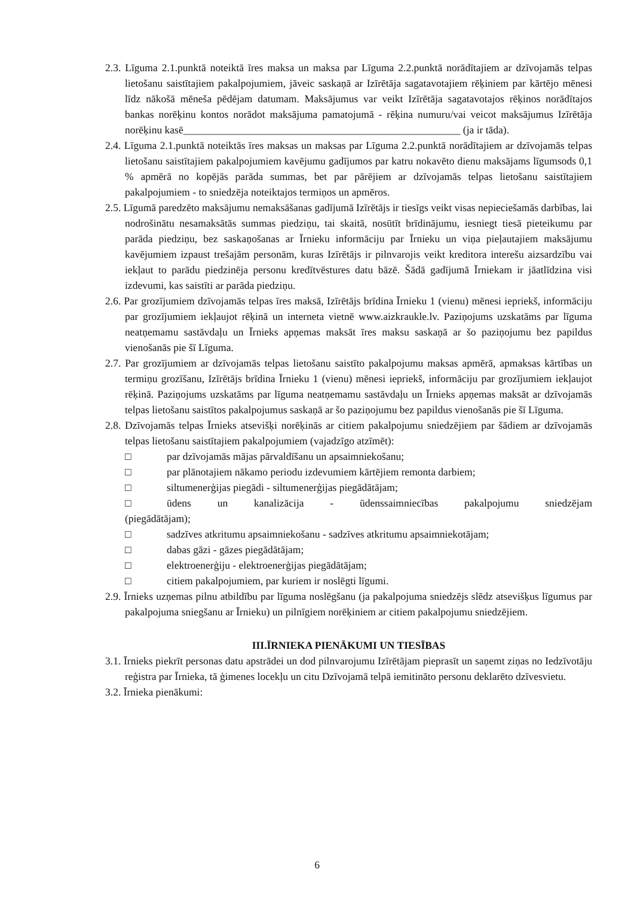2.3. Līguma 2.1.punktā noteiktā īres maksa un maksa par Līguma 2.2.punktā norādītajiem ar dzīvojamās telpas lietošanu saistītajiem pakalpojumiem, jāveic saskaņā ar Izīrētāja sagatavotajiem rēķiniem par kārtējo mēnesi līdz nākošā mēneša pēdējam datumam. Maksājumus var veikt Izīrētāja sagatavotajos rēķinos norādītajos bankas norēķinu kontos norādot maksājuma pamatojumā - rēķina numuru/vai veicot maksājumus Izīrētāja norēķinu kasē_____________________________________________________ (ja ir tāda).
2.4. Līguma 2.1.punktā noteiktās īres maksas un maksas par Līguma 2.2.punktā norādītajiem ar dzīvojamās telpas lietošanu saistītajiem pakalpojumiem kavējumu gadījumos par katru nokavēto dienu maksājams līgumsods 0,1 % apmērā no kopējās parāda summas, bet par pārējiem ar dzīvojamās telpas lietošanu saistītajiem pakalpojumiem - to sniedzēja noteiktajos termiņos un apmēros.
2.5. Līgumā paredzēto maksājumu nemaksāšanas gadījumā Izīrētājs ir tiesīgs veikt visas nepieciešamās darbības, lai nodrošinātu nesamaksātās summas piedziņu, tai skaitā, nosūtīt brīdinājumu, iesniegt tiesā pieteikumu par parāda piedziņu, bez saskaņošanas ar Īrnieku informāciju par Īrnieku un viņa pieļautajiem maksājumu kavējumiem izpaust trešajām personām, kuras Izīrētājs ir pilnvarojis veikt kreditora interešu aizsardzību vai iekļaut to parādu piedzinēja personu kredītvēstures datu bāzē. Šādā gadījumā Īrniekam ir jāatlīdzina visi izdevumi, kas saistīti ar parāda piedziņu.
2.6. Par grozījumiem dzīvojamās telpas īres maksā, Izīrētājs brīdina Īrnieku 1 (vienu) mēnesi iepriekš, informāciju par grozījumiem iekļaujot rēķinā un interneta vietnē www.aizkraukle.lv. Paziņojums uzskatāms par līguma neatņemamu sastāvdaļu un Īrnieks apņemas maksāt īres maksu saskaņā ar šo paziņojumu bez papildus vienošanās pie šī Līguma.
2.7. Par grozījumiem ar dzīvojamās telpas lietošanu saistīto pakalpojumu maksas apmērā, apmaksas kārtības un termiņu grozīšanu, Izīrētājs brīdina Īrnieku 1 (vienu) mēnesi iepriekš, informāciju par grozījumiem iekļaujot rēķinā. Paziņojums uzskatāms par līguma neatņemamu sastāvdaļu un Īrnieks apņemas maksāt ar dzīvojamās telpas lietošanu saistītos pakalpojumus saskaņā ar šo paziņojumu bez papildus vienošanās pie šī Līguma.
2.8. Dzīvojamās telpas Īrnieks atsevišķi norēķinās ar citiem pakalpojumu sniedzējiem par šādiem ar dzīvojamās telpas lietošanu saistītajiem pakalpojumiem (vajadzīgo atzīmēt):
□ par dzīvojamās mājas pārvaldīšanu un apsaimniekošanu;
□ par plānotajiem nākamo periodu izdevumiem kārtējiem remonta darbiem;
□ siltumenerģijas piegādi - siltumenerģijas piegādātājam;
□ ūdens un kanalizācija - ūdenssaimniecības pakalpojumu sniedzējam
(piegādātājam);
□ sadzīves atkritumu apsaimniekošanu - sadzīves atkritumu apsaimniekotājam;
□ dabas gāzi - gāzes piegādātājam;
□ elektroenerģiju - elektroenerģijas piegādātājam;
□ citiem pakalpojumiem, par kuriem ir noslēgti līgumi.
2.9. Īrnieks uzņemas pilnu atbildību par līguma noslēgšanu (ja pakalpojuma sniedzējs slēdz atsevišķus līgumus par pakalpojuma sniegšanu ar Īrnieku) un pilnīgiem norēķiniem ar citiem pakalpojumu sniedzējiem.
III.ĪRNIEKA PIENĀKUMI UN TIESĪBAS
3.1. Īrnieks piekrīt personas datu apstrādei un dod pilnvarojumu Izīrētājam pieprasīt un saņemt ziņas no Iedzīvotāju reģistra par Īrnieka, tā ģimenes locekļu un citu Dzīvojamā telpā iemitināto personu deklarēto dzīvesvietu.
3.2. Īrnieka pienākumi:
6